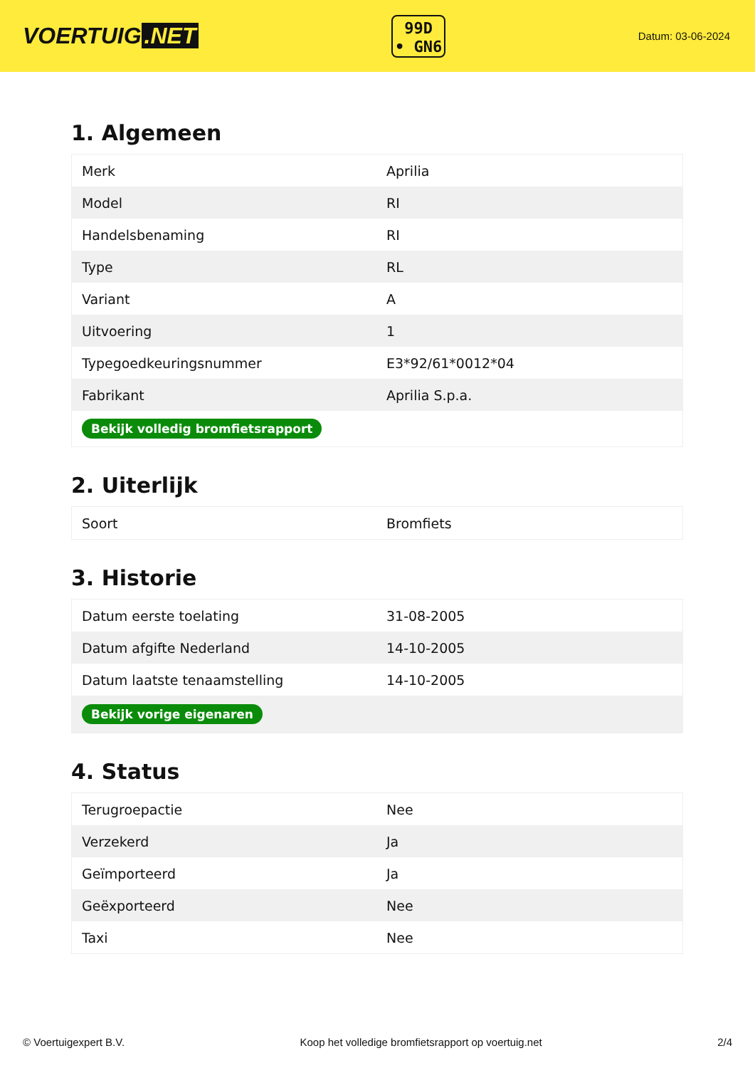VOERTUIG.NET
99D
• GN6
Datum: 03-06-2024
1. Algemeen
| Merk | Aprilia |
| Model | RI |
| Handelsbenaming | RI |
| Type | RL |
| Variant | A |
| Uitvoering | 1 |
| Typegoedkeuringsnummer | E3*92/61*0012*04 |
| Fabrikant | Aprilia S.p.a. |
| Bekijk volledig bromfietsrapport | |
2. Uiterlijk
| Soort | Bromfiets |
3. Historie
| Datum eerste toelating | 31-08-2005 |
| Datum afgifte Nederland | 14-10-2005 |
| Datum laatste tenaamstelling | 14-10-2005 |
| Bekijk vorige eigenaren | |
4. Status
| Terugroepactie | Nee |
| Verzekerd | Ja |
| Geïmporteerd | Ja |
| Geëxporteerd | Nee |
| Taxi | Nee |
© Voertuigexpert B.V. Koop het volledige bromfietsrapport op voertuig.net 2/4